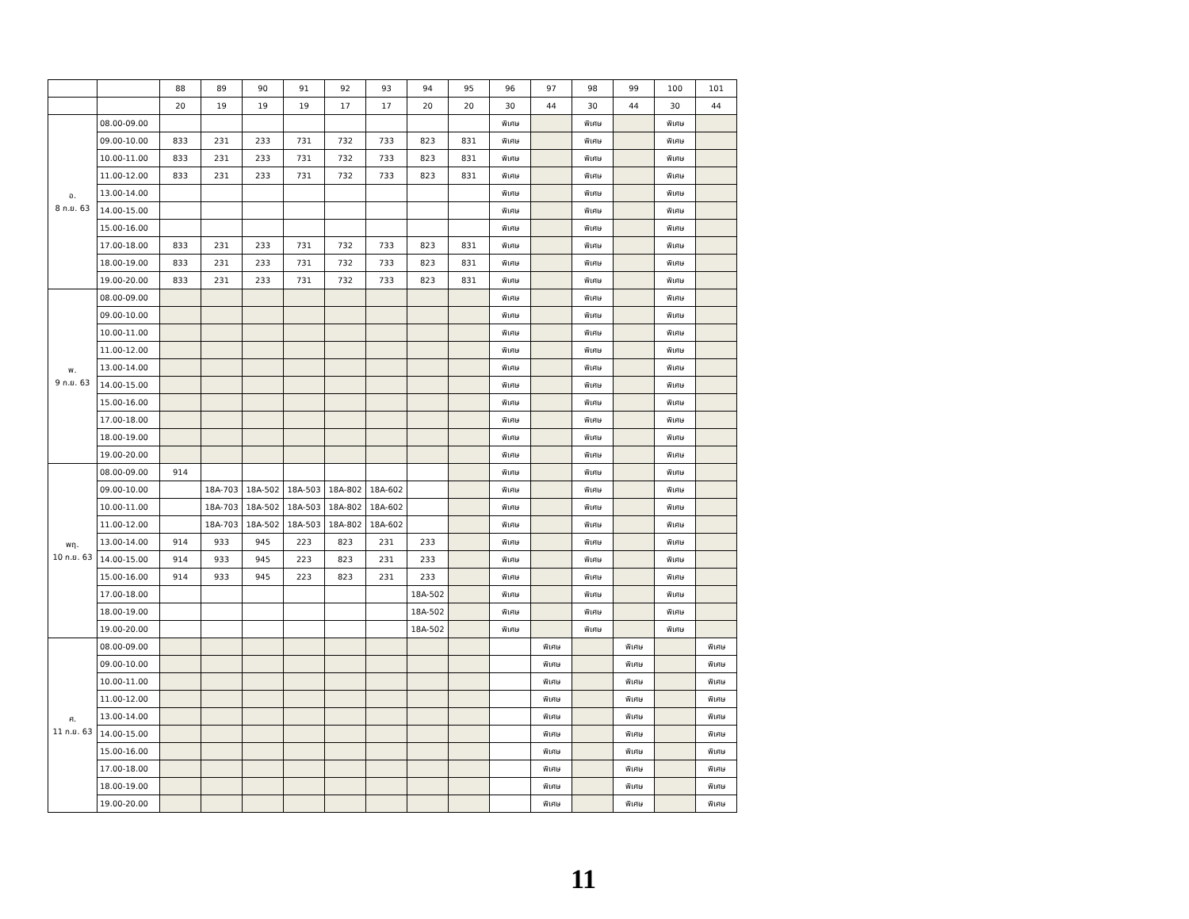| | | 88 | 89 | 90 | 91 | 92 | 93 | 94 | 95 | 96 | 97 | 98 | 99 | 100 | 101 |
| --- | --- | --- | --- | --- | --- | --- | --- | --- | --- | --- | --- | --- | --- | --- | --- |
| | | 20 | 19 | 19 | 19 | 17 | 17 | 20 | 20 | 30 | 44 | 30 | 44 | 30 | 44 |
| อ. 8 ก.ย. 63 | 08.00-09.00 | | | | | | | | | พิเศษ | | พิเศษ | | พิเศษ | |
| | 09.00-10.00 | 833 | 231 | 233 | 731 | 732 | 733 | 823 | 831 | พิเศษ | | พิเศษ | | พิเศษ | |
| | 10.00-11.00 | 833 | 231 | 233 | 731 | 732 | 733 | 823 | 831 | พิเศษ | | พิเศษ | | พิเศษ | |
| | 11.00-12.00 | 833 | 231 | 233 | 731 | 732 | 733 | 823 | 831 | พิเศษ | | พิเศษ | | พิเศษ | |
| | 13.00-14.00 | | | | | | | | | พิเศษ | | พิเศษ | | พิเศษ | |
| | 14.00-15.00 | | | | | | | | | พิเศษ | | พิเศษ | | พิเศษ | |
| | 15.00-16.00 | | | | | | | | | พิเศษ | | พิเศษ | | พิเศษ | |
| | 17.00-18.00 | 833 | 231 | 233 | 731 | 732 | 733 | 823 | 831 | พิเศษ | | พิเศษ | | พิเศษ | |
| | 18.00-19.00 | 833 | 231 | 233 | 731 | 732 | 733 | 823 | 831 | พิเศษ | | พิเศษ | | พิเศษ | |
| | 19.00-20.00 | 833 | 231 | 233 | 731 | 732 | 733 | 823 | 831 | พิเศษ | | พิเศษ | | พิเศษ | |
| พ. 9 ก.ย. 63 | 08.00-09.00 | | | | | | | | | พิเศษ | | พิเศษ | | พิเศษ | |
| | 09.00-10.00 | | | | | | | | | พิเศษ | | พิเศษ | | พิเศษ | |
| | 10.00-11.00 | | | | | | | | | พิเศษ | | พิเศษ | | พิเศษ | |
| | 11.00-12.00 | | | | | | | | | พิเศษ | | พิเศษ | | พิเศษ | |
| | 13.00-14.00 | | | | | | | | | พิเศษ | | พิเศษ | | พิเศษ | |
| | 14.00-15.00 | | | | | | | | | พิเศษ | | พิเศษ | | พิเศษ | |
| | 15.00-16.00 | | | | | | | | | พิเศษ | | พิเศษ | | พิเศษ | |
| | 17.00-18.00 | | | | | | | | | พิเศษ | | พิเศษ | | พิเศษ | |
| | 18.00-19.00 | | | | | | | | | พิเศษ | | พิเศษ | | พิเศษ | |
| | 19.00-20.00 | | | | | | | | | พิเศษ | | พิเศษ | | พิเศษ | |
| พฤ. 10 ก.ย. 63 | 08.00-09.00 | 914 | | | | | | | | พิเศษ | | พิเศษ | | พิเศษ | |
| | 09.00-10.00 | | 18A-703 | 18A-502 | 18A-503 | 18A-802 | 18A-602 | | | พิเศษ | | พิเศษ | | พิเศษ | |
| | 10.00-11.00 | | 18A-703 | 18A-502 | 18A-503 | 18A-802 | 18A-602 | | | พิเศษ | | พิเศษ | | พิเศษ | |
| | 11.00-12.00 | | 18A-703 | 18A-502 | 18A-503 | 18A-802 | 18A-602 | | | พิเศษ | | พิเศษ | | พิเศษ | |
| | 13.00-14.00 | 914 | 933 | 945 | 223 | 823 | 231 | 233 | | พิเศษ | | พิเศษ | | พิเศษ | |
| | 14.00-15.00 | 914 | 933 | 945 | 223 | 823 | 231 | 233 | | พิเศษ | | พิเศษ | | พิเศษ | |
| | 15.00-16.00 | 914 | 933 | 945 | 223 | 823 | 231 | 233 | | พิเศษ | | พิเศษ | | พิเศษ | |
| | 17.00-18.00 | | | | | | | 18A-502 | | พิเศษ | | พิเศษ | | พิเศษ | |
| | 18.00-19.00 | | | | | | | 18A-502 | | พิเศษ | | พิเศษ | | พิเศษ | |
| | 19.00-20.00 | | | | | | | 18A-502 | | พิเศษ | | พิเศษ | | พิเศษ | |
| ศ. 11 ก.ย. 63 | 08.00-09.00 | | | | | | | | | | พิเศษ | | พิเศษ | | พิเศษ |
| | 09.00-10.00 | | | | | | | | | | พิเศษ | | พิเศษ | | พิเศษ |
| | 10.00-11.00 | | | | | | | | | | พิเศษ | | พิเศษ | | พิเศษ |
| | 11.00-12.00 | | | | | | | | | | พิเศษ | | พิเศษ | | พิเศษ |
| | 13.00-14.00 | | | | | | | | | | พิเศษ | | พิเศษ | | พิเศษ |
| | 14.00-15.00 | | | | | | | | | | พิเศษ | | พิเศษ | | พิเศษ |
| | 15.00-16.00 | | | | | | | | | | พิเศษ | | พิเศษ | | พิเศษ |
| | 17.00-18.00 | | | | | | | | | | พิเศษ | | พิเศษ | | พิเศษ |
| | 18.00-19.00 | | | | | | | | | | พิเศษ | | พิเศษ | | พิเศษ |
| | 19.00-20.00 | | | | | | | | | | พิเศษ | | พิเศษ | | พิเศษ |
11